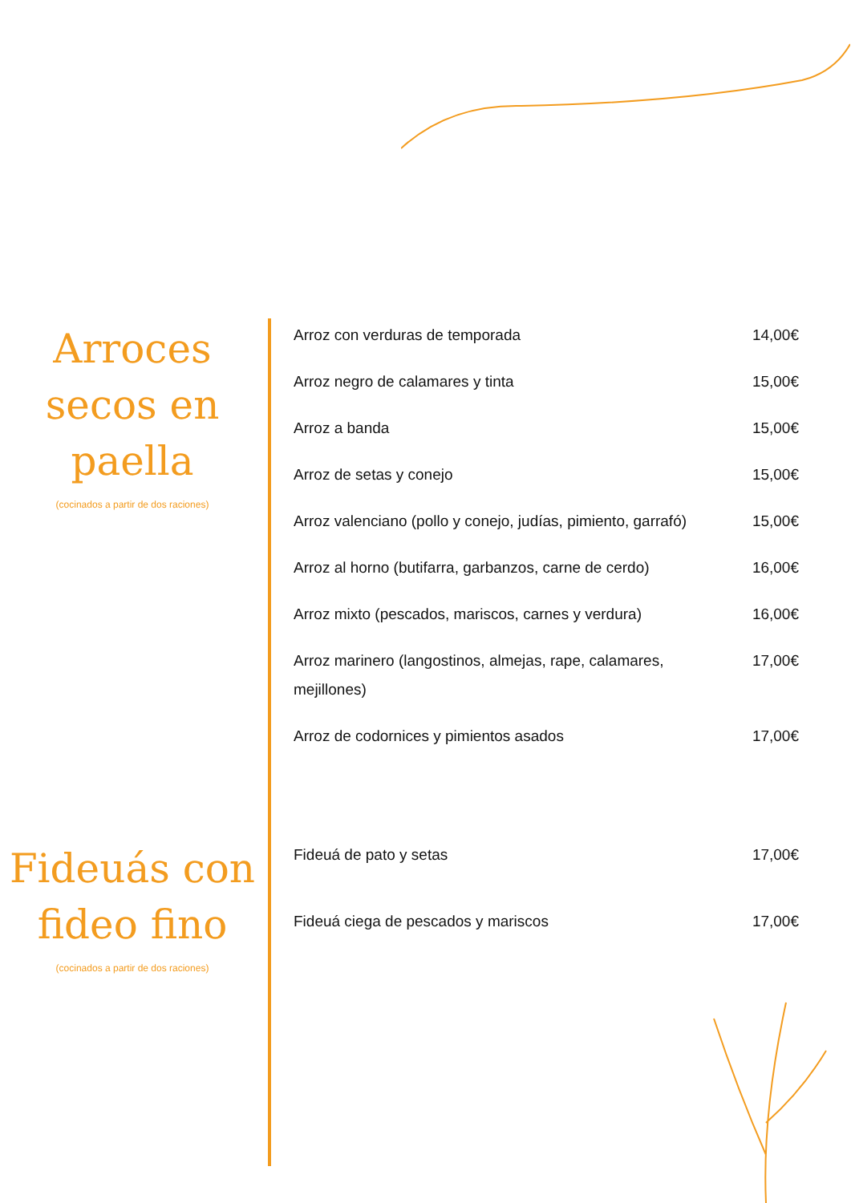Arroces secos en paella
(cocinados a partir de dos raciones)
| Arroz con verduras de temporada | 14,00€ |
| Arroz negro de calamares y tinta | 15,00€ |
| Arroz a banda | 15,00€ |
| Arroz de setas y conejo | 15,00€ |
| Arroz valenciano (pollo y conejo, judías, pimiento, garrafó) | 15,00€ |
| Arroz al horno (butifarra, garbanzos, carne de cerdo) | 16,00€ |
| Arroz mixto (pescados, mariscos, carnes y verdura) | 16,00€ |
| Arroz marinero (langostinos, almejas, rape, calamares, mejillones) | 17,00€ |
| Arroz de codornices y pimientos asados | 17,00€ |
Fideuás con fideo fino
(cocinados a partir de dos raciones)
| Fideuá de pato y setas | 17,00€ |
| Fideuá ciega de pescados y mariscos | 17,00€ |